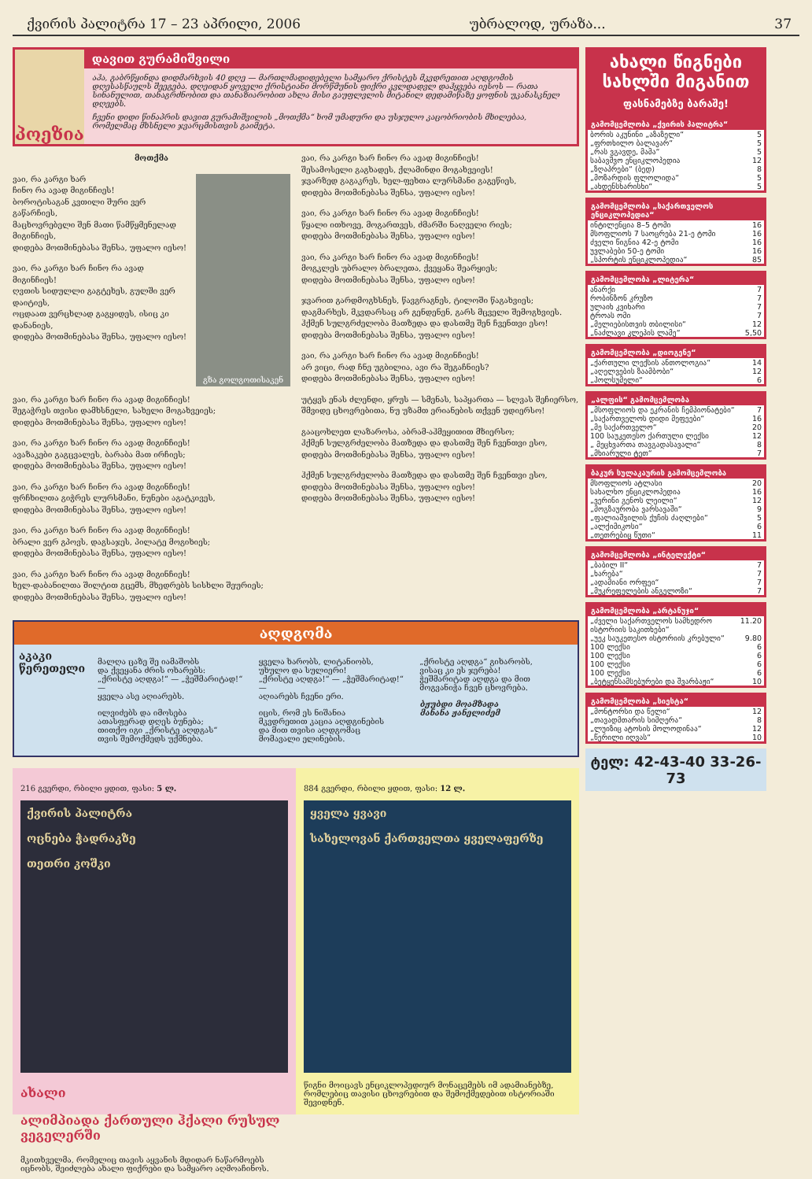ქვირის პალიტრა 17 – 23 აპრილი, 2006 უბრალოდ, ურაზა... 37
პოეზია
დავით გურამიშვილი
აჰა, გაბრწყინდა დიდმარხვის 40 დღე — მართლმადიდებელი სამყარო ქრისტეს მკვდრეთით აღდგომის დღესასწაულს შეეგება. დღეიდან ყოველი ქრისტიანი მორწმუნის ფიქრი კვლდადვლ დაჰყვება იესოს — რათა სინანულით, თანაგრძნობით და თანაზიარობით ახლა მისი გაუფლვლის მიტანილ დედამიწაზე ყოფნის უკანასკნელ დღეებს.
ჩვენი დიდი წინაპრის დავით გურამიშვილის „მოთქმა“ ხომ უმადური და უსჯულო კაცობრიობის მხილებაა, რომელმაც მხსნელი ჯვარცმისთვის გაიმეტა.
მოთქმა
ვაი, რა კარგი ხარ
ჩინო რა ავად მიგინჩიეს!
ბოროტისაგან კვთილი შური ვერ გაწარჩიეს,
მაცხოვრებელი შენ მათი წამწყმენელად მიგინჩიეს,
დიდება მოთმინებასა შენსა, უფალო იესო!
ვაი, რა კარგი ხარ ჩინო რა ავად მიგინჩიეს!
ღვთის სიდულლი გაგტეხეს, გულში ვერ დაიტიეს,
ოცდაათ ვერცხლად გაგყიდეს, ისიც კი დანანიეს,
დიდება მოთმინებასა შენსა, უფალო იესო!
გზა გოლგოთისაკენ
ვაი, რა კარგი ხარ ჩინო რა ავად მიგინჩიეს!
შეგაჭრეს თვისი დამხსნელი, სახელი მოგახვეიეს;
დიდება მოთმინებასა შენსა, უფალო იესო!
ვაი, რა კარგი ხარ ჩინო რა ავად მიგინჩიეს!
ავაზაკები გაგცვალეს, ბარაბა მათ ირჩიეს;
დიდება მოთმინებასა შენსა, უფალო იესო!
ვაი, რა კარგი ხარ ჩინო რა ავად მიგინჩიეს!
ფრჩხილთა გიჭრეს ლურსმანი, ნუნები აგატკივეს,
დიდება მოთმინებასა შენსა, უფალო იესო!
ვაი, რა კარგი ხარ ჩინო რა ავად მიგინჩიეს!
ბრალი ვერ გპოვს, დაგსაჯეს, პილატე მოგიხიეს;
დიდება მოთმინებასა შენსა, უფალო იესო!
ვაი, რა კარგი ხარ ჩინო რა ავად მიგინჩიეს!
ხელ-დაბანილთა შილტით გცემს, მხედრებს სისხლი შეურიეს;
დიდება მოთმინებასა შენსა, უფალო იესო!
ვაი, რა კარგი ხარ ჩინო რა ავად მიგინჩიეს!
შესამოსელი გაგხადეს, ქლამინდი მოგახვეიეს!
ჯვარზედ გაგაკრეს, ხელ-ფეხთა ლურსმანი გაგეწიეს,
დიდება მოთმინებასა შენსა, უფალო იესო!
ვაი, რა კარგი ხარ ჩინო რა ავად მიგინჩიეს!
წყალი ითხოვე, მოგართვეს, ძმარში ნაღველი რიეს;
დიდება მოთმინებასა შენსა, უფალო იესო!
ვაი, რა კარგი ხარ ჩინო რა ავად მიგინჩიეს!
მოგკლეს უბრალო ბრალეთა, ქვეყანა შეარყიეს;
დიდება მოთმინებასა შენსა, უფალო იესო!
ჯვარით გარდმოგხსნეს, წავგრაგნეს, ტილოში წაგახვიეს;
დაგმარხეს, მკვდარსაც არ გენდენენ, გარს მცველი შემოგხვიეს.
ჰქმენ სულგრძელობა მათზედა და დასთმე შენ ჩვენთვი ესო!
დიდება მოთმინებასა შენსა, უფალო იესო!
ვაი, რა კარგი ხარ ჩინო რა ავად მიგინჩიეს!
არ ვიცი, რად ჩნე უგბილია, ავი რა შეგაჩნიეს?
დიდება მოთმინებასა შენსა, უფალო იესო!
უტყვს ენას ძლენდი, ყრუს — სმენას, საპყართა — სლვას შეჩიერსო,
შმვიდე ცხოვრებითა, ნუ უზამთ ერიანების თქვენ უდიერსო!
გააცოხლეთ ლაზაროსა, აბრამ-აჰმეყითით მზიერსო;
ჰქმენ სულგრძელობა მათზედა და დასთმე შენ ჩვენთვი ესო,
დიდება მოთმინებასა შენსა, უფალო იესო!
ჰქმენ სულგრძელობა მათზედა და დასთმე შენ ჩვენთვი ესო,
დიდება მოთმინებასა შენსა, უფალო იესო!
დიდება მოთმინებასა შენსა, უფალო იესო!
აღდგომა
აკაკი წერეთელი
მალღა ცაზე შე იამაშობს
და ქვეყანა ძრის ოხარებს:
„ქრისტე აღდგა!“ — „ჭეშმარიტად!“ —
ყველა ასე აღიარებს.
ილვიძებს და იმოსება
ათასფერად დღეს ბუნება;
თითქო იგი „ქრისტე აღდგას“
თვის შემოქმედს უქმნება.
ყველა ხარობს, ლიტანიობს,
უხულო და სულიერი!
„ქრისტე აღდგა!“ — „ჭეშმარიტად!“ —
აღიარებს ჩვენი ერი.
იცის, რომ ეს ნიშანია
მკვდრეთით კაცია აღდგინების
და მით თვისი აღდგომაც
მომავალი ელინების.
„ქრისტე აღდგა“ გიხარობს,
ვისაც კი ეს ჯერება!
ჭეშმარიტად აღდგა და მით
მოგვანიჭა ჩვენ ცხოვრება.
ბჟუბდი მოამზადა
მანანა ჟანელიძემ
216 გვერდი, რბილი ყდით, ფასი: 5 ლ.
ქვირის პალიტრა
ოცნება ჭადრაკზე
თეთრი კოშკი
ახალი
ალიმპიადა ქართული ჰქალი რუსულ ვეგელერში
მკითხველმა, რომელიც თავის აყვანის მდიდარ ნაწარმოებს იცნობს, შეიძლება ახალი ფიქრები და სამყარო აღმოაჩინოს.
884 გვერდი, რბილი ყდით, ფასი: 12 ლ.
ყველა ყვავი
სახელოვან ქართველთა ყველაფერზე
წიგნი მოიცავს ენციკლოპედიურ მონაცემებს იმ ადამიანებზე, რომლებიც თავისი ცხოვრებით და შემოქმედებით ისტორიაში შევიდნენ.
ახალი წიგნები სახლში მიგანით
ფასნამებზე ბარაშე!
გამომცემლობა „ქვირის პალიტრა“
| ბორის აკუნინი „აზაზელი“ | 5 |
| „ფრთხილო ბალავარ“ | 5 |
| „რას ვგავდე, მამა“ | 5 |
| საბავშვო ენციკლოპედია | 12 |
| „ზღაპრები“ (ბედ) | 8 |
| „მოზარდის ფლოლიდა“ | 5 |
| „ახდენსხარისხი“ | 5 |
გამომცემლობა „საქართველოს ენციკლოპედია“
| ინტილენცია 8–5 ტომი | 16 |
| მსოფლიოს 7 საოცრება 21-ე ტომი | 16 |
| ძველი წიგნია 42-ე ტომი | 16 |
| უვლაბები 50-ე ტომი | 16 |
| „სპორტის ენციკლოპედია“ | 85 |
გამომცემლობა „ლიტერა“
| ანარქი | 7 |
| რობინზონ კრუზო | 7 |
| ულაიხ კვიხარი | 7 |
| ტროას ომი | 7 |
| „მელიებისთვის თბილისი“ | 12 |
| „ნაძლავი კლეპის ლამე“ | 5,50 |
გამომცემლობა „დიოგენე“
| „ქართული ლექსის ანთოლოგია“ | 14 |
| „აღელვების ზაამბობი“ | 12 |
| „ჰოლსუმელი“ | 6 |
„ალფის“ გამომცემლობა
| „მსოფლიოს და ეკრანის ჩემპიონატები“ | 7 |
| „საქართველოს დიდი მეფეები“ | 16 |
| „მე საქართველო“ | 20 |
| 100 საუკეთესო ქართული ლექსი | 12 |
| „ მეცხვართა თავგადასავალი“ | 8 |
| „მხიარული ტეთ“ | 7 |
ბაკურ სულაკაურის გამომცემლობა
| მსოფლიოს ატლასი | 20 |
| სახალხო ენციკლოპედია | 16 |
| „ვერინი გენოს ლეილი“ | 12 |
| „მოგზაურობა ვარსავაში“ | 9 |
| „ფალიაშვილის ქუჩის ძაღლები“ | 5 |
| „ალქიმიკოსი“ | 6 |
| „თეთრებიც წუთი“ | 11 |
გამომცემლობა „ინტელექტი“
| „ბაბილ II“ | 7 |
| „ხარება“ | 7 |
| „ადამიანი ორფეი“ | 7 |
| „მუკრეფელების ანგელოზი“ | 7 |
გამომცემლობა „არტანუჯი“
| „ძველი საქართველოს სამხედრო ისტორიის საკითხები“ | 11.20 |
| „უეკ საუკეთესო ისტორიის კრებული“ | 9.80 |
| 100 ლექსი | 6 |
| 100 ლექსი | 6 |
| 100 ლექსი | 6 |
| 100 ლექსი | 6 |
| „ბეტყენსამსებურები და შვარბაჟი“ | 10 |
გამომცემლობა „სიესტა“
| „მონტორსი და წელი“ | 12 |
| „თავადმთარის სიმღერა“ | 8 |
| „ლუიზიც ატოსის მოლოდინაა“ | 12 |
| „წერილი იღვას“ | 10 |
ტელ: 42-43-40 33-26-73